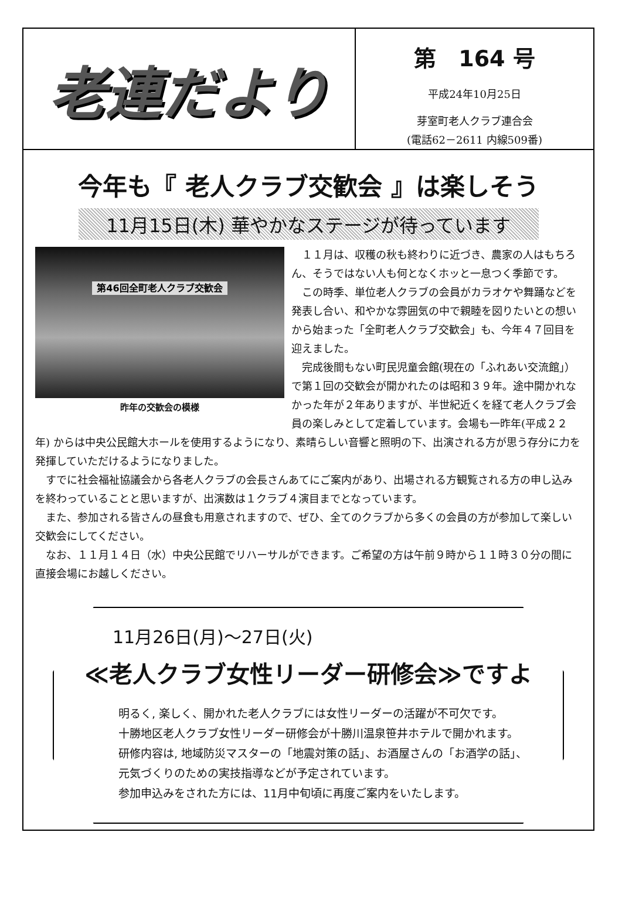老連だより
第　164 号
平成24年10月25日
芽室町老人クラブ連合会
(電話62－2611 内線509番)
今年も『 老人クラブ交歓会 』は楽しそう
11月15日(木) 華やかなステージが待っています
第46回全町老人クラブ交歓会
昨年の交歓会の模様
１１月は、収穫の秋も終わりに近づき、農家の人はもちろん、そうではない人も何となくホッと一息つく季節です。
この時季、単位老人クラブの会員がカラオケや舞踊などを発表し合い、和やかな雰囲気の中で親睦を図りたいとの想いから始まった「全町老人クラブ交歓会」も、今年４７回目を迎えました。
完成後間もない町民児童会館(現在の「ふれあい交流館」）で第１回の交歓会が開かれたのは昭和３９年。途中開かれなかった年が２年ありますが、半世紀近くを経て老人クラブ会員の楽しみとして定着しています。会場も一昨年(平成２２年) からは中央公民館大ホールを使用するようになり、素晴らしい音響と照明の下、出演される方が思う存分に力を発揮していただけるようになりました。
すでに社会福祉協議会から各老人クラブの会長さんあてにご案内があり、出場される方観覧される方の申し込みを終わっていることと思いますが、出演数は１クラブ４演目までとなっています。
また、参加される皆さんの昼食も用意されますので、ぜひ、全てのクラブから多くの会員の方が参加して楽しい交歓会にしてください。
なお、１１月１４日（水）中央公民館でリハーサルができます。ご希望の方は午前９時から１１時３０分の間に直接会場にお越しください。
11月26日(月)～27日(火)
≪老人クラブ女性リーダー研修会≫ですよ
明るく, 楽しく、開かれた老人クラブには女性リーダーの活躍が不可欠です。
十勝地区老人クラブ女性リーダー研修会が十勝川温泉笹井ホテルで開かれます。
研修内容は, 地域防災マスターの「地震対策の話」、お酒屋さんの「お酒学の話」、
元気づくりのための実技指導などが予定されています。
参加申込みをされた方には、11月中旬頃に再度ご案内をいたします。